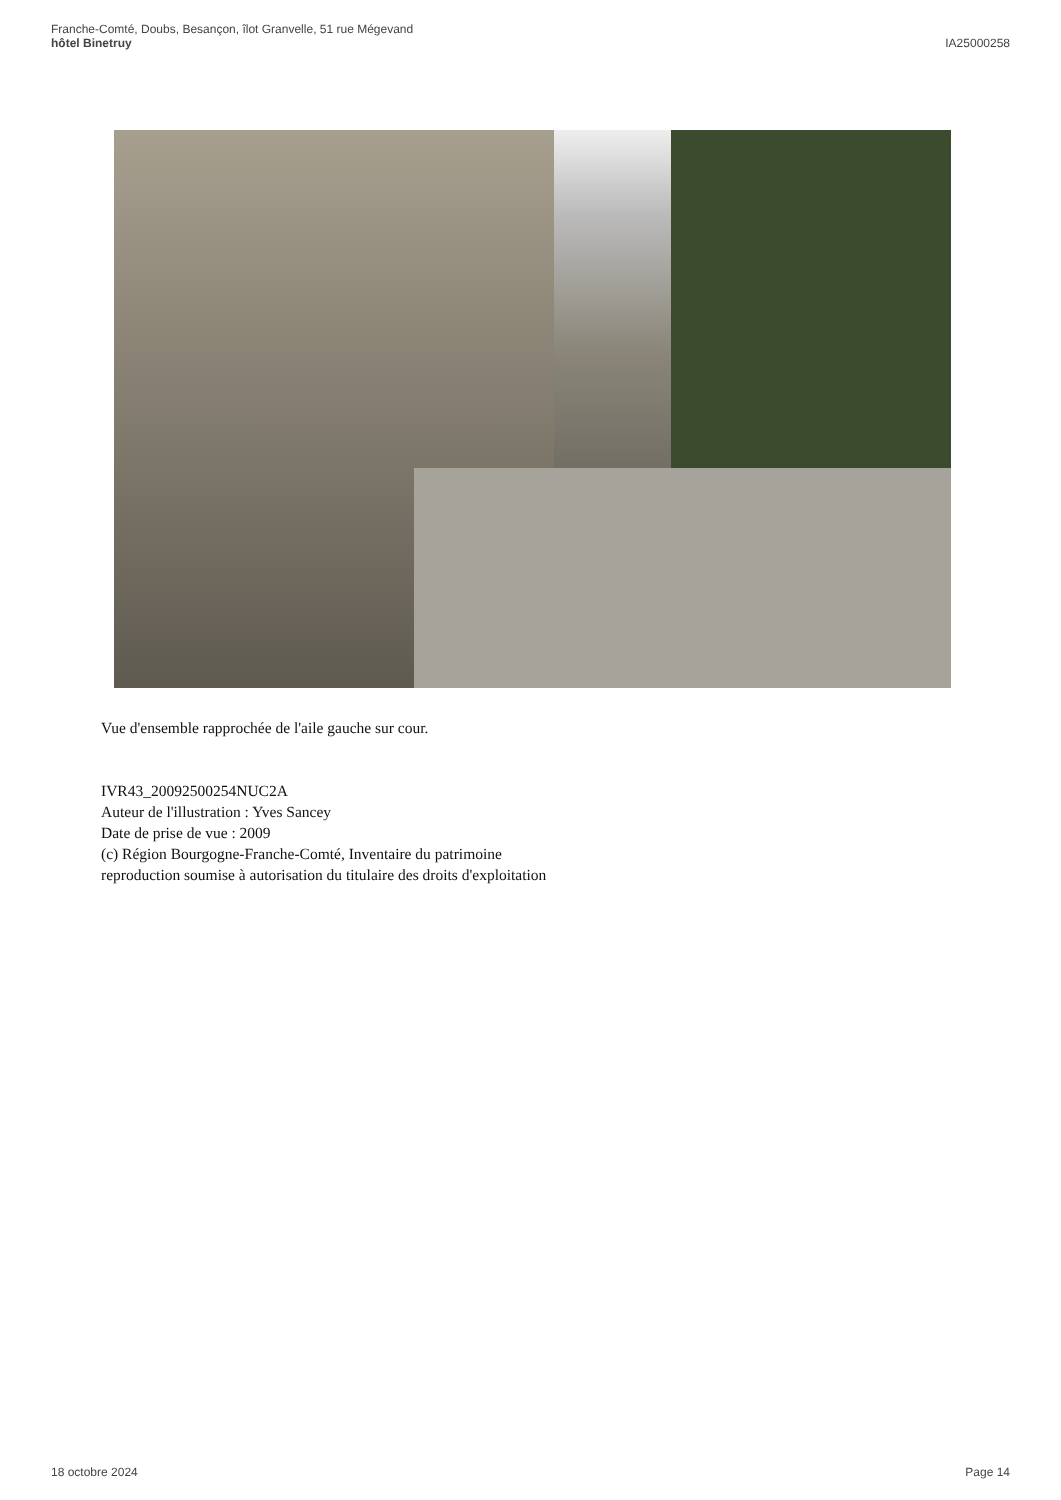Franche-Comté, Doubs, Besançon, îlot Granvelle, 51 rue Mégevand
hôtel Binetruy
IA25000258
Vue d'ensemble rapprochée de l'aile gauche sur cour.
IVR43_20092500254NUC2A
Auteur de l'illustration : Yves Sancey
Date de prise de vue : 2009
(c) Région Bourgogne-Franche-Comté, Inventaire du patrimoine
reproduction soumise à autorisation du titulaire des droits d'exploitation
18 octobre 2024 Page 14